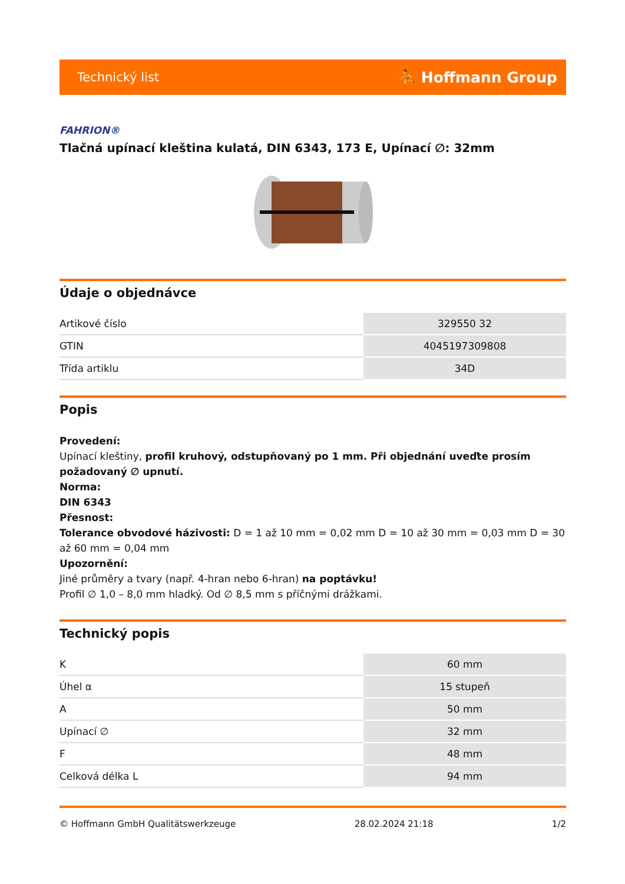Technický list ⛹ Hoffmann Group
FAHRION®
Tlačná upínací kleština kulatá, DIN 6343, 173 E, Upínací ∅: 32mm
Údaje o objednávce
| Artikové číslo | 329550 32 |
| GTIN | 4045197309808 |
| Třída artiklu | 34D |
Popis
Provedení:
Upínací kleštiny, profil kruhový, odstupňovaný po 1 mm. Při objednání uveďte prosím požadovaný ∅ upnutí.
Norma:
DIN 6343
Přesnost:
Tolerance obvodové házivosti: D = 1 až 10 mm = 0,02 mm D = 10 až 30 mm = 0,03 mm D = 30 až 60 mm = 0,04 mm
Upozornění:
Jiné průměry a tvary (např. 4-hran nebo 6-hran) na poptávku!
Profil ∅ 1,0 – 8,0 mm hladký. Od ∅ 8,5 mm s příčnými drážkami.
Technický popis
| K | 60 mm |
| Úhel α | 15 stupeň |
| A | 50 mm |
| Upínací ∅ | 32 mm |
| F | 48 mm |
| Celková délka L | 94 mm |
© Hoffmann GmbH Qualitätswerkzeuge 28.02.2024 21:18 1/2